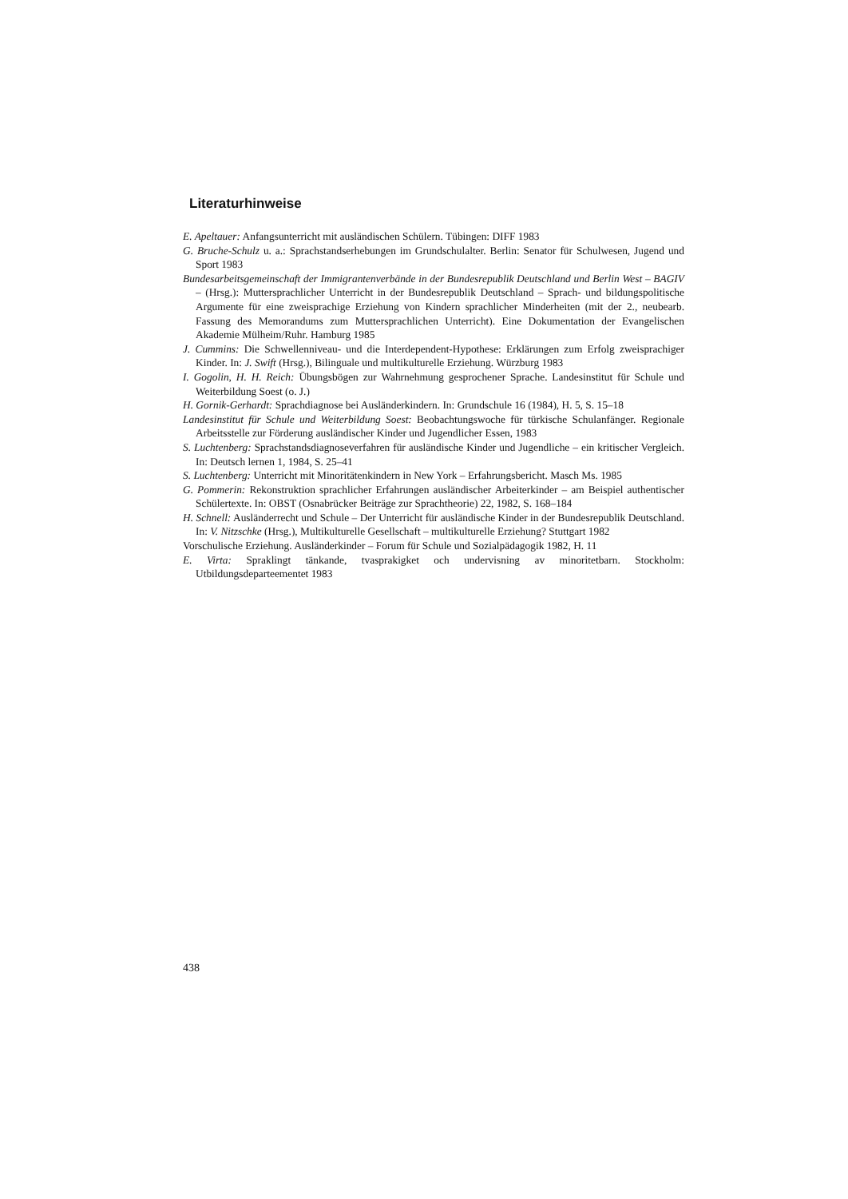Literaturhinweise
E. Apeltauer: Anfangsunterricht mit ausländischen Schülern. Tübingen: DIFF 1983
G. Bruche-Schulz u. a.: Sprachstandserhebungen im Grundschulalter. Berlin: Senator für Schulwesen, Jugend und Sport 1983
Bundesarbeitsgemeinschaft der Immigrantenverbände in der Bundesrepublik Deutschland und Berlin West – BAGIV – (Hrsg.): Muttersprachlicher Unterricht in der Bundesrepublik Deutschland – Sprach- und bildungspolitische Argumente für eine zweisprachige Erziehung von Kindern sprachlicher Minderheiten (mit der 2., neubearb. Fassung des Memorandums zum Muttersprachlichen Unterricht). Eine Dokumentation der Evangelischen Akademie Mülheim/Ruhr. Hamburg 1985
J. Cummins: Die Schwellenniveau- und die Interdependent-Hypothese: Erklärungen zum Erfolg zweisprachiger Kinder. In: J. Swift (Hrsg.), Bilinguale und multikulturelle Erziehung. Würzburg 1983
I. Gogolin, H. H. Reich: Übungsbögen zur Wahrnehmung gesprochener Sprache. Landesinstitut für Schule und Weiterbildung Soest (o. J.)
H. Gornik-Gerhardt: Sprachdiagnose bei Ausländerkindern. In: Grundschule 16 (1984), H. 5, S. 15–18
Landesinstitut für Schule und Weiterbildung Soest: Beobachtungswoche für türkische Schulanfänger. Regionale Arbeitsstelle zur Förderung ausländischer Kinder und Jugendlicher Essen, 1983
S. Luchtenberg: Sprachstandsdiagnoseverfahren für ausländische Kinder und Jugendliche – ein kritischer Vergleich. In: Deutsch lernen 1, 1984, S. 25–41
S. Luchtenberg: Unterricht mit Minoritätenkindern in New York – Erfahrungsbericht. Masch Ms. 1985
G. Pommerin: Rekonstruktion sprachlicher Erfahrungen ausländischer Arbeiterkinder – am Beispiel authentischer Schülertexte. In: OBST (Osnabrücker Beiträge zur Sprachtheorie) 22, 1982, S. 168–184
H. Schnell: Ausländerrecht und Schule – Der Unterricht für ausländische Kinder in der Bundesrepublik Deutschland. In: V. Nitzschke (Hrsg.), Multikulturelle Gesellschaft – multikulturelle Erziehung? Stuttgart 1982
Vorschulische Erziehung. Ausländerkinder – Forum für Schule und Sozialpädagogik 1982, H. 11
E. Virta: Spraklingt tänkande, tvasprakigket och undervisning av minoritetbarn. Stockholm: Utbildungsdeparteementet 1983
438